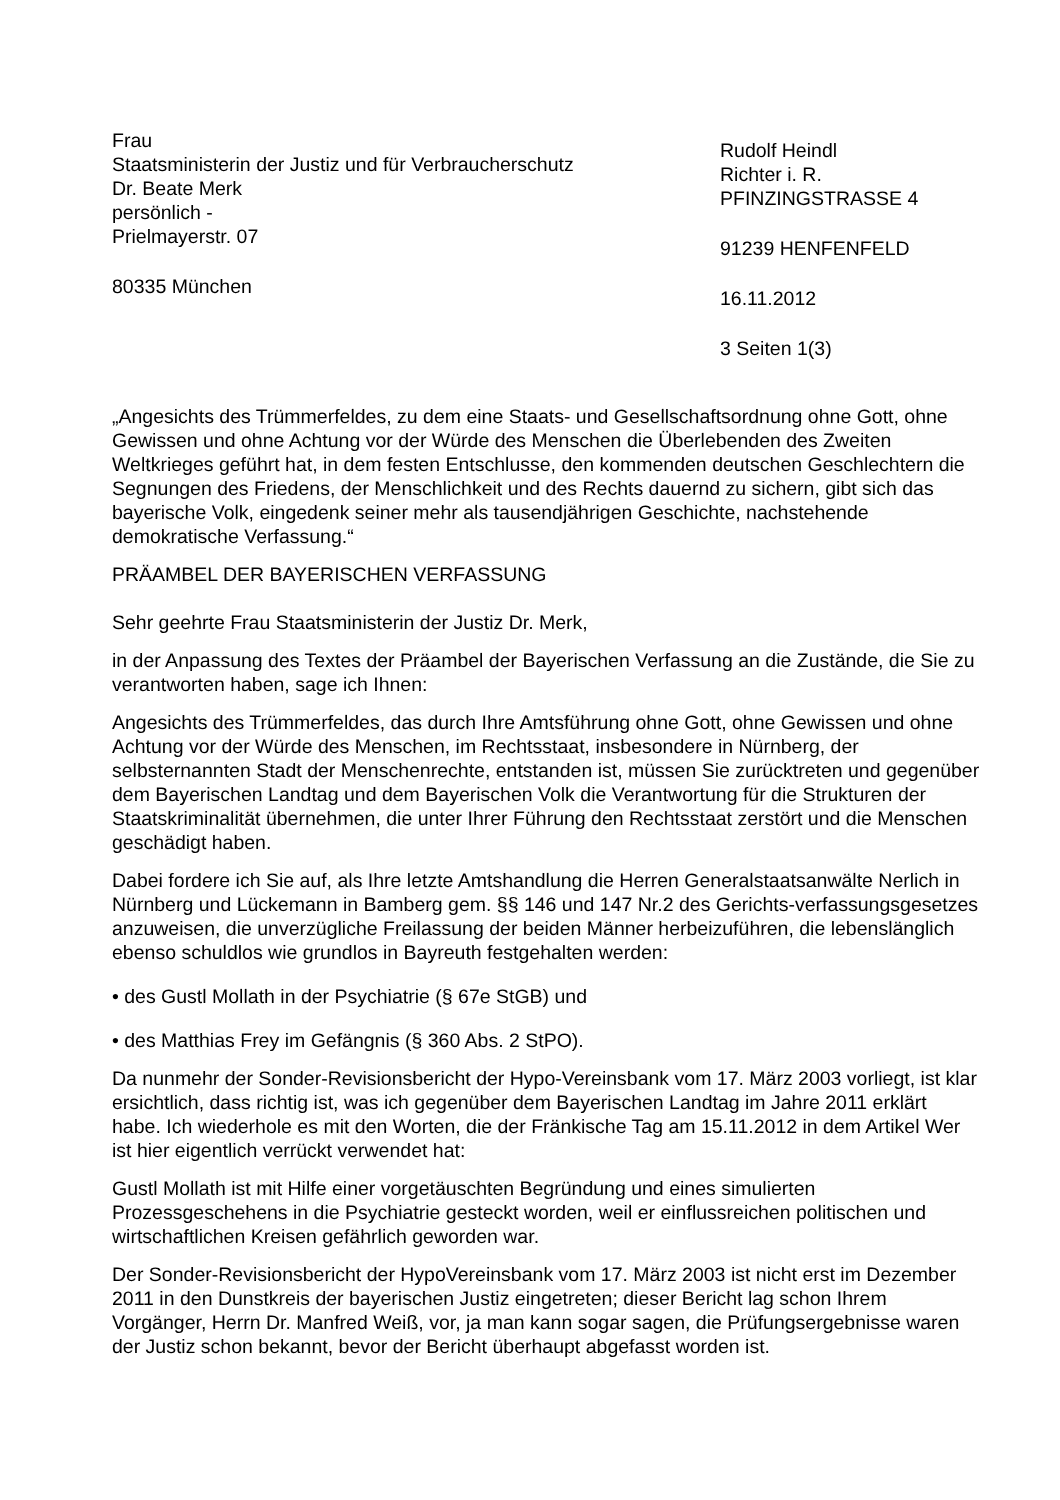Frau
Staatsministerin der Justiz und für Verbraucherschutz
Dr. Beate Merk
persönlich -
Prielmayerstr. 07
80335 München
Rudolf Heindl
Richter i. R.
PFINZINGSTRASSE 4
91239 HENFENFELD
16.11.2012
3 Seiten 1(3)
„Angesichts des Trümmerfeldes, zu dem eine Staats- und Gesellschaftsordnung ohne Gott, ohne Gewissen und ohne Achtung vor der Würde des Menschen die Überlebenden des Zweiten Weltkrieges geführt hat, in dem festen Entschlusse, den kommenden deutschen Geschlechtern die Segnungen des Friedens, der Menschlichkeit und des Rechts dauernd zu sichern, gibt sich das bayerische Volk, eingedenk seiner mehr als tausendjährigen Geschichte, nachstehende demokratische Verfassung.“
PRÄAMBEL DER BAYERISCHEN VERFASSUNG
Sehr geehrte Frau Staatsministerin der Justiz Dr. Merk,
in der Anpassung des Textes der Präambel der Bayerischen Verfassung an die Zustände, die Sie zu verantworten haben, sage ich Ihnen:
Angesichts des Trümmerfeldes, das durch Ihre Amtsführung ohne Gott, ohne Gewissen und ohne Achtung vor der Würde des Menschen, im Rechtsstaat, insbesondere in Nürnberg, der selbsternannten Stadt der Menschenrechte, entstanden ist, müssen Sie zurücktreten und gegenüber dem Bayerischen Landtag und dem Bayerischen Volk die Verantwortung für die Strukturen der Staatskriminalität übernehmen, die unter Ihrer Führung den Rechtsstaat zerstört und die Menschen geschädigt haben.
Dabei fordere ich Sie auf, als Ihre letzte Amtshandlung die Herren Generalstaatsanwälte Nerlich in Nürnberg und Lückemann in Bamberg gem. §§ 146 und 147 Nr.2 des Gerichts-verfassungsgesetzes anzuweisen, die unverzügliche Freilassung der beiden Männer herbeizuführen, die lebenslänglich ebenso schuldlos wie grundlos in Bayreuth festgehalten werden:
• des Gustl Mollath in der Psychiatrie (§ 67e StGB) und
• des Matthias Frey im Gefängnis (§ 360 Abs. 2 StPO).
Da nunmehr der Sonder-Revisionsbericht der Hypo-Vereinsbank vom 17. März 2003 vorliegt, ist klar ersichtlich, dass richtig ist, was ich gegenüber dem Bayerischen Landtag im Jahre 2011 erklärt habe. Ich wiederhole es mit den Worten, die der Fränkische Tag am 15.11.2012 in dem Artikel Wer ist hier eigentlich verrückt verwendet hat:
Gustl Mollath ist mit Hilfe einer vorgetäuschten Begründung und eines simulierten Prozessgeschehens in die Psychiatrie gesteckt worden, weil er einflussreichen politischen und wirtschaftlichen Kreisen gefährlich geworden war.
Der Sonder-Revisionsbericht der HypoVereinsbank vom 17. März 2003 ist nicht erst im Dezember 2011 in den Dunstkreis der bayerischen Justiz eingetreten; dieser Bericht lag schon Ihrem Vorgänger, Herrn Dr. Manfred Weiß, vor, ja man kann sogar sagen, die Prüfungsergebnisse waren der Justiz schon bekannt, bevor der Bericht überhaupt abgefasst worden ist.